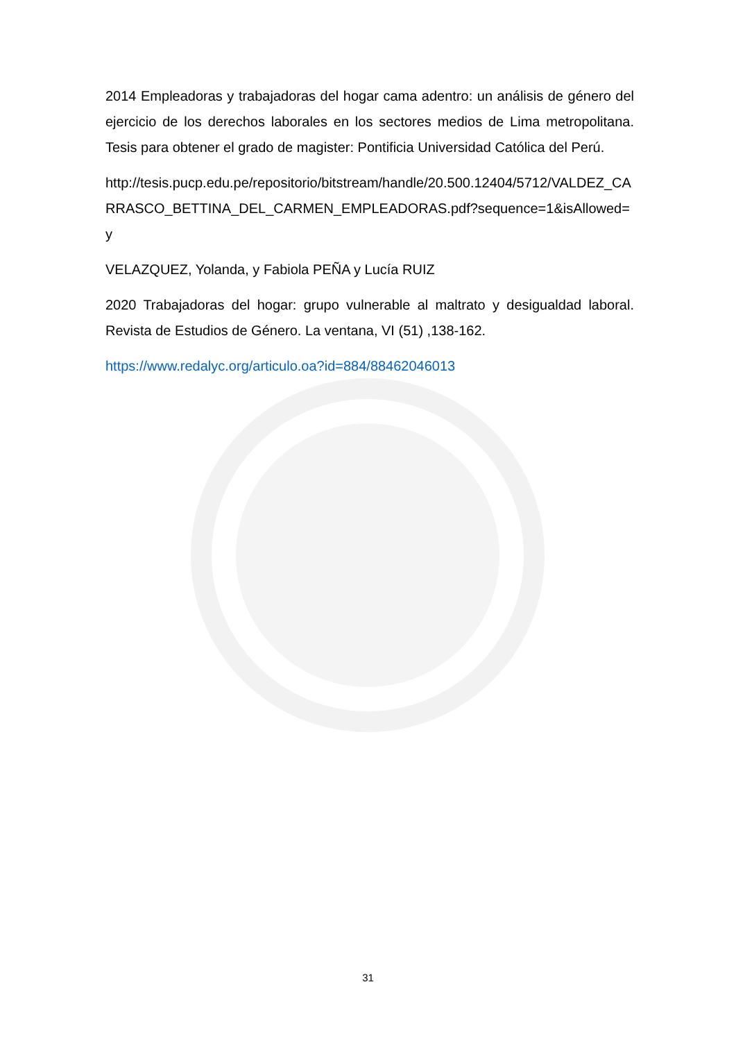2014 Empleadoras y trabajadoras del hogar cama adentro: un análisis de género del ejercicio de los derechos laborales en los sectores medios de Lima metropolitana. Tesis para obtener el grado de magister: Pontificia Universidad Católica del Perú.
http://tesis.pucp.edu.pe/repositorio/bitstream/handle/20.500.12404/5712/VALDEZ_CARRASCO_BETTINA_DEL_CARMEN_EMPLEADORAS.pdf?sequence=1&isAllowed=y
VELAZQUEZ, Yolanda, y Fabiola PEÑA y Lucía RUIZ
2020 Trabajadoras del hogar: grupo vulnerable al maltrato y desigualdad laboral. Revista de Estudios de Género. La ventana, VI (51) ,138-162.
https://www.redalyc.org/articulo.oa?id=884/88462046013
31